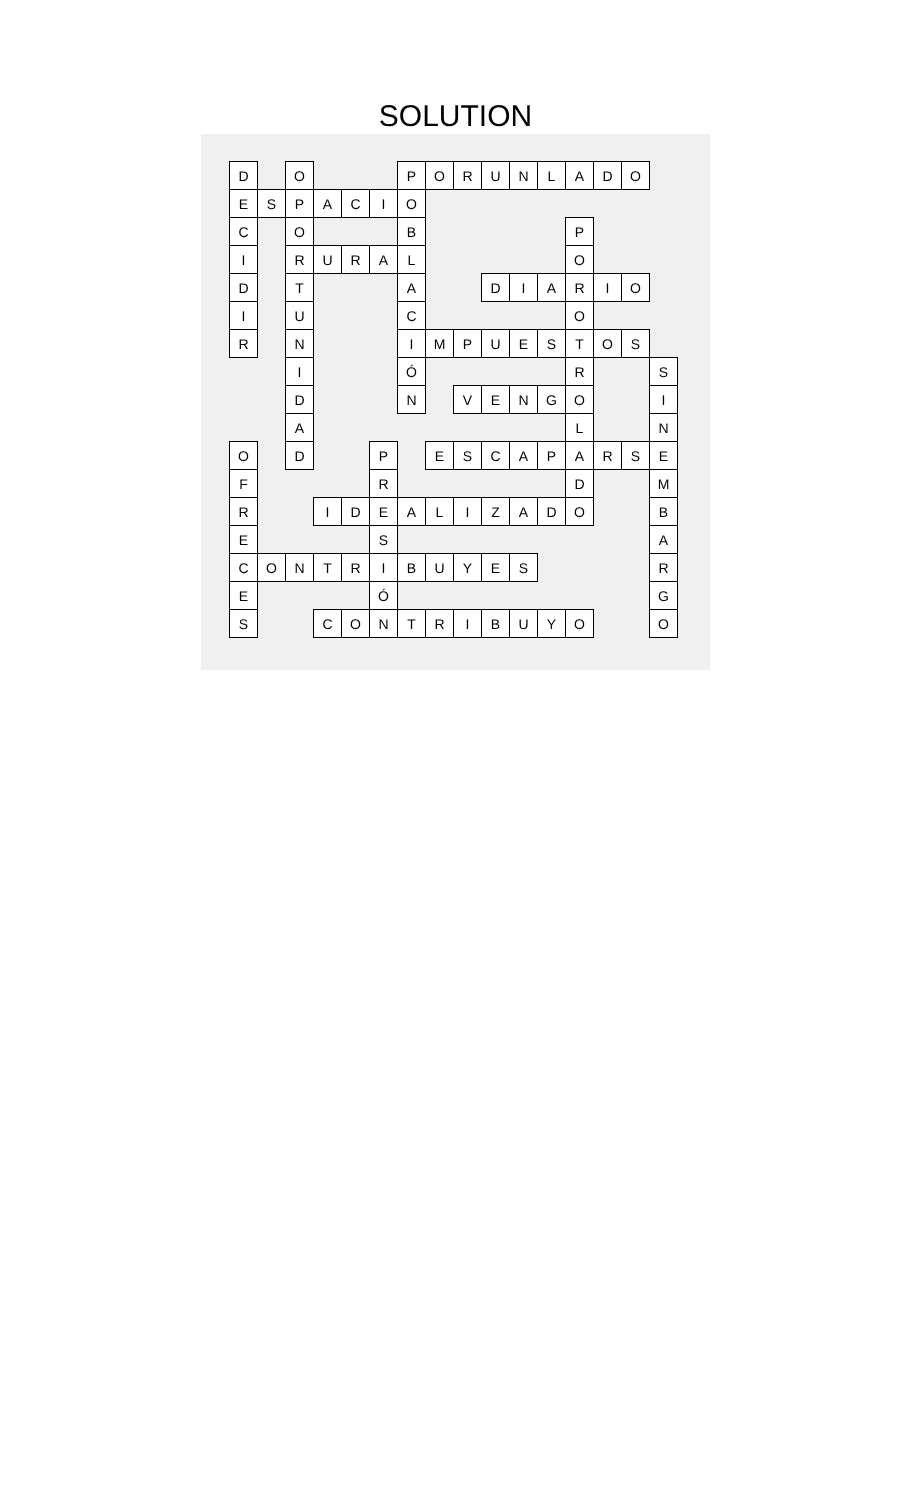SOLUTION
| D | | O | | | | P | O | R | U | N | L | A | D | O | |
| E | S | P | A | C | I | O | | | | | | | | | |
| C | | O | | | | B | | | | | | P | | | |
| I | | R | U | R | A | L | | | | | | O | | | |
| D | | T | | | | A | | | D | I | A | R | I | O | |
| I | | U | | | | C | | | | | | O | | | |
| R | | N | | | | I | M | P | U | E | S | T | O | S | |
| | | I | | | | Ó | | | | | | R | | | S |
| | | D | | | | N | | V | E | N | G | O | | | I |
| | | A | | | | | | | | | | L | | | N |
| O | | D | | | P | | E | S | C | A | P | A | R | S | E |
| F | | | | | R | | | | | | | D | | | M |
| R | | | I | D | E | A | L | I | Z | A | D | O | | | B |
| E | | | | | S | | | | | | | | | | A |
| C | O | N | T | R | I | B | U | Y | E | S | | | | | R |
| E | | | | | Ó | | | | | | | | | | G |
| S | | | C | O | N | T | R | I | B | U | Y | O | | | O |